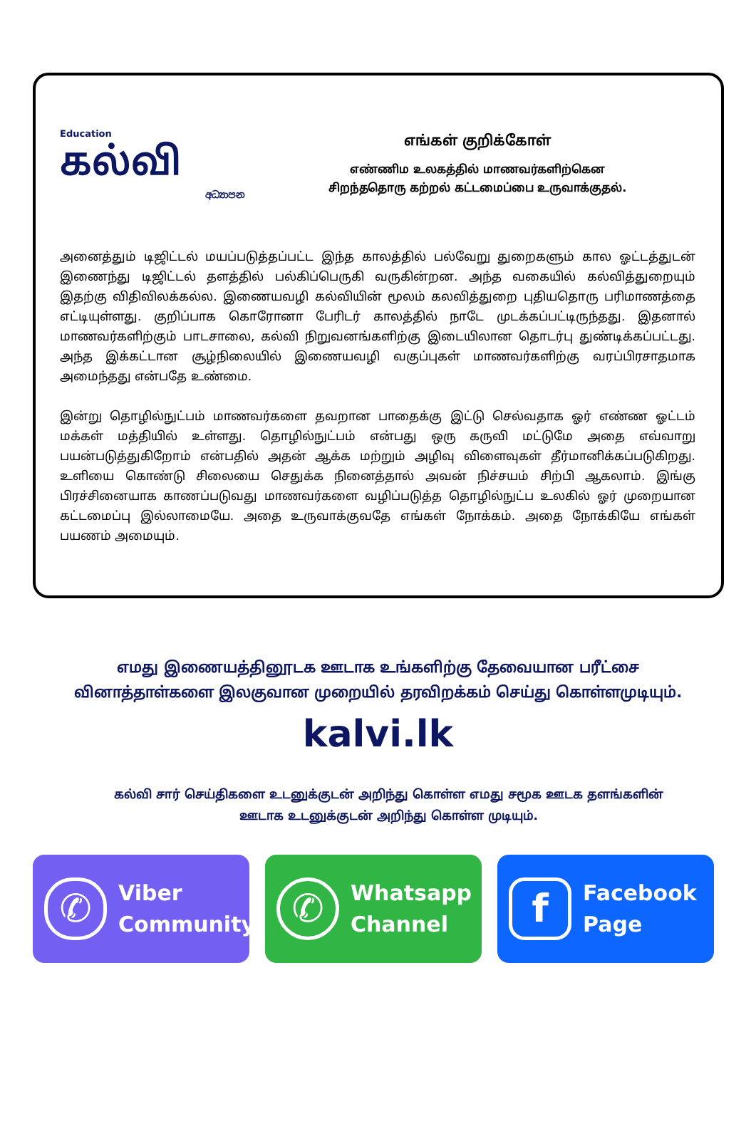Education
கல்வி
අධ්‍යාපන
எங்கள் குறிக்கோள்
எண்ணிம உலகத்தில் மாணவர்களிற்கென
சிறந்ததொரு கற்றல் கட்டமைப்பை உருவாக்குதல்.
அனைத்தும் டிஜிட்டல் மயப்படுத்தப்பட்ட இந்த காலத்தில் பல்வேறு துறைகளும் கால ஓட்டத்துடன் இணைந்து டிஜிட்டல் தளத்தில் பல்கிப்பெருகி வருகின்றன. அந்த வகையில் கல்வித்துறையும் இதற்கு விதிவிலக்கல்ல. இணையவழி கல்வியின் மூலம் கலவித்துறை புதியதொரு பரிமாணத்தை எட்டியுள்ளது. குறிப்பாக கொரோனா பேரிடர் காலத்தில் நாடே முடக்கப்பட்டிருந்தது. இதனால் மாணவர்களிற்கும் பாடசாலை, கல்வி நிறுவனங்களிற்கு இடையிலான தொடர்பு துண்டிக்கப்பட்டது. அந்த இக்கட்டான சூழ்நிலையில் இணையவழி வகுப்புகள் மாணவர்களிற்கு வரப்பிரசாதமாக அமைந்தது என்பதே உண்மை.
இன்று தொழில்நுட்பம் மாணவர்களை தவறான பாதைக்கு இட்டு செல்வதாக ஓர் எண்ண ஓட்டம் மக்கள் மத்தியில் உள்ளது. தொழில்நுட்பம் என்பது ஒரு கருவி மட்டுமே அதை எவ்வாறு பயன்படுத்துகிறோம் என்பதில் அதன் ஆக்க மற்றும் அழிவு விளைவுகள் தீர்மானிக்கப்படுகிறது. உளியை கொண்டு சிலையை செதுக்க நினைத்தால் அவன் நிச்சயம் சிற்பி ஆகலாம். இங்கு பிரச்சினையாக காணப்படுவது மாணவர்களை வழிப்படுத்த தொழில்நுட்ப உலகில் ஓர் முறையான கட்டமைப்பு இல்லாமையே. அதை உருவாக்குவதே எங்கள் நோக்கம். அதை நோக்கியே எங்கள் பயணம் அமையும்.
எமது இணையத்தினூடக ஊடாக உங்களிற்கு தேவையான பரீட்சை வினாத்தாள்களை இலகுவான முறையில் தரவிறக்கம் செய்து கொள்ளமுடியும்.
kalvi.lk
கல்வி சார் செய்திகளை உடனுக்குடன் அறிந்து கொள்ள எமது சமூக ஊடக தளங்களின் ஊடாக உடனுக்குடன் அறிந்து கொள்ள முடியும்.
✆
Viber
Community
✆
Whatsapp
Channel
f
Facebook
Page